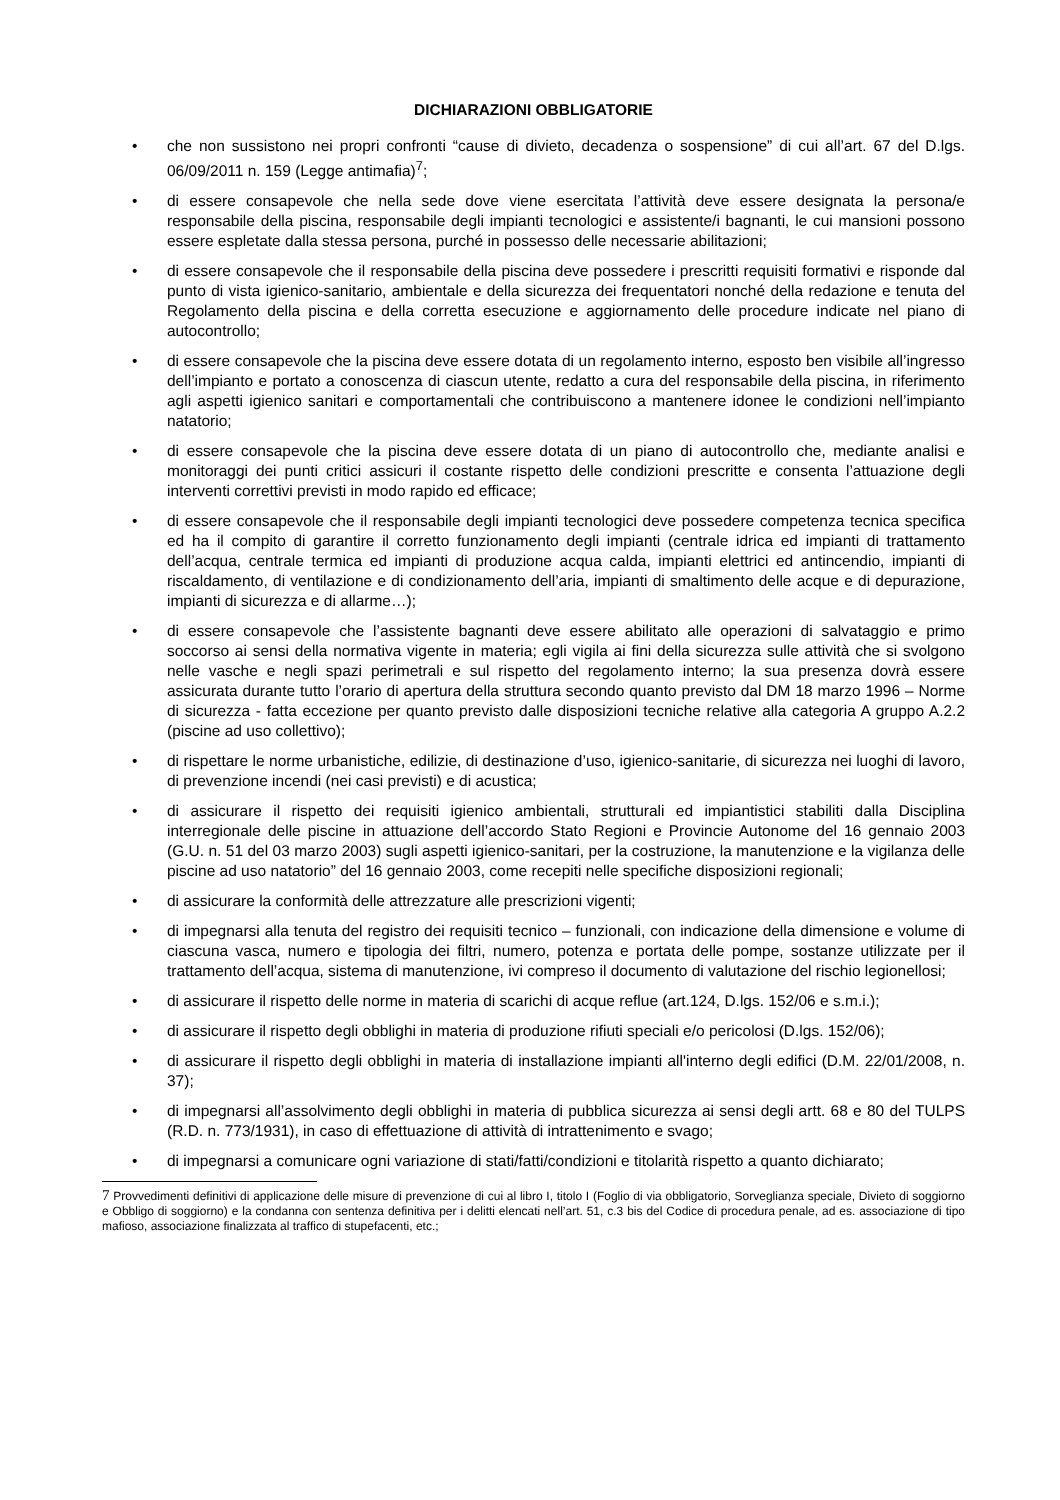DICHIARAZIONI OBBLIGATORIE
• che non sussistono nei propri confronti “cause di divieto, decadenza o sospensione” di cui all’art. 67 del D.lgs. 06/09/2011 n. 159 (Legge antimafia)<sup>7</sup>;
• di essere consapevole che nella sede dove viene esercitata l’attività deve essere designata la persona/e responsabile della piscina, responsabile degli impianti tecnologici e assistente/i bagnanti, le cui mansioni possono essere espletate dalla stessa persona, purché in possesso delle necessarie abilitazioni;
• di essere consapevole che il responsabile della piscina deve possedere i prescritti requisiti formativi e risponde dal punto di vista igienico-sanitario, ambientale e della sicurezza dei frequentatori nonché della redazione e tenuta del Regolamento della piscina e della corretta esecuzione e aggiornamento delle procedure indicate nel piano di autocontrollo;
• di essere consapevole che la piscina deve essere dotata di un regolamento interno, esposto ben visibile all’ingresso dell’impianto e portato a conoscenza di ciascun utente, redatto a cura del responsabile della piscina, in riferimento agli aspetti igienico sanitari e comportamentali che contribuiscono a mantenere idonee le condizioni nell’impianto natatorio;
• di essere consapevole che la piscina deve essere dotata di un piano di autocontrollo che, mediante analisi e monitoraggi dei punti critici assicuri il costante rispetto delle condizioni prescritte e consenta l’attuazione degli interventi correttivi previsti in modo rapido ed efficace;
• di essere consapevole che il responsabile degli impianti tecnologici deve possedere competenza tecnica specifica ed ha il compito di garantire il corretto funzionamento degli impianti (centrale idrica ed impianti di trattamento dell’acqua, centrale termica ed impianti di produzione acqua calda, impianti elettrici ed antincendio, impianti di riscaldamento, di ventilazione e di condizionamento dell’aria, impianti di smaltimento delle acque e di depurazione, impianti di sicurezza e di allarme…);
• di essere consapevole che l’assistente bagnanti deve essere abilitato alle operazioni di salvataggio e primo soccorso ai sensi della normativa vigente in materia; egli vigila ai fini della sicurezza sulle attività che si svolgono nelle vasche e negli spazi perimetrali e sul rispetto del regolamento interno; la sua presenza dovrà essere assicurata durante tutto l’orario di apertura della struttura secondo quanto previsto dal DM 18 marzo 1996 – Norme di sicurezza - fatta eccezione per quanto previsto dalle disposizioni tecniche relative alla categoria A gruppo A.2.2 (piscine ad uso collettivo);
• di rispettare le norme urbanistiche, edilizie, di destinazione d’uso, igienico-sanitarie, di sicurezza nei luoghi di lavoro, di prevenzione incendi (nei casi previsti) e di acustica;
• di assicurare il rispetto dei requisiti igienico ambientali, strutturali ed impiantistici stabiliti dalla Disciplina interregionale delle piscine in attuazione dell’accordo Stato Regioni e Provincie Autonome del 16 gennaio 2003 (G.U. n. 51 del 03 marzo 2003) sugli aspetti igienico-sanitari, per la costruzione, la manutenzione e la vigilanza delle piscine ad uso natatorio” del 16 gennaio 2003, come recepiti nelle specifiche disposizioni regionali;
• di assicurare la conformità delle attrezzature alle prescrizioni vigenti;
• di impegnarsi alla tenuta del registro dei requisiti tecnico – funzionali, con indicazione della dimensione e volume di ciascuna vasca, numero e tipologia dei filtri, numero, potenza e portata delle pompe, sostanze utilizzate per il trattamento dell’acqua, sistema di manutenzione, ivi compreso il documento di valutazione del rischio legionellosi;
• di assicurare il rispetto delle norme in materia di scarichi di acque reflue (art.124, D.lgs. 152/06 e s.m.i.);
• di assicurare il rispetto degli obblighi in materia di produzione rifiuti speciali e/o pericolosi (D.lgs. 152/06);
• di assicurare il rispetto degli obblighi in materia di installazione impianti all'interno degli edifici (D.M. 22/01/2008, n. 37);
• di impegnarsi all’assolvimento degli obblighi in materia di pubblica sicurezza ai sensi degli artt. 68 e 80 del TULPS (R.D. n. 773/1931), in caso di effettuazione di attività di intrattenimento e svago;
• di impegnarsi a comunicare ogni variazione di stati/fatti/condizioni e titolarità rispetto a quanto dichiarato;
7 Provvedimenti definitivi di applicazione delle misure di prevenzione di cui al libro I, titolo I (Foglio di via obbligatorio, Sorveglianza speciale, Divieto di soggiorno e Obbligo di soggiorno) e la condanna con sentenza definitiva per i delitti elencati nell’art. 51, c.3 bis del Codice di procedura penale, ad es. associazione di tipo mafioso, associazione finalizzata al traffico di stupefacenti, etc.;